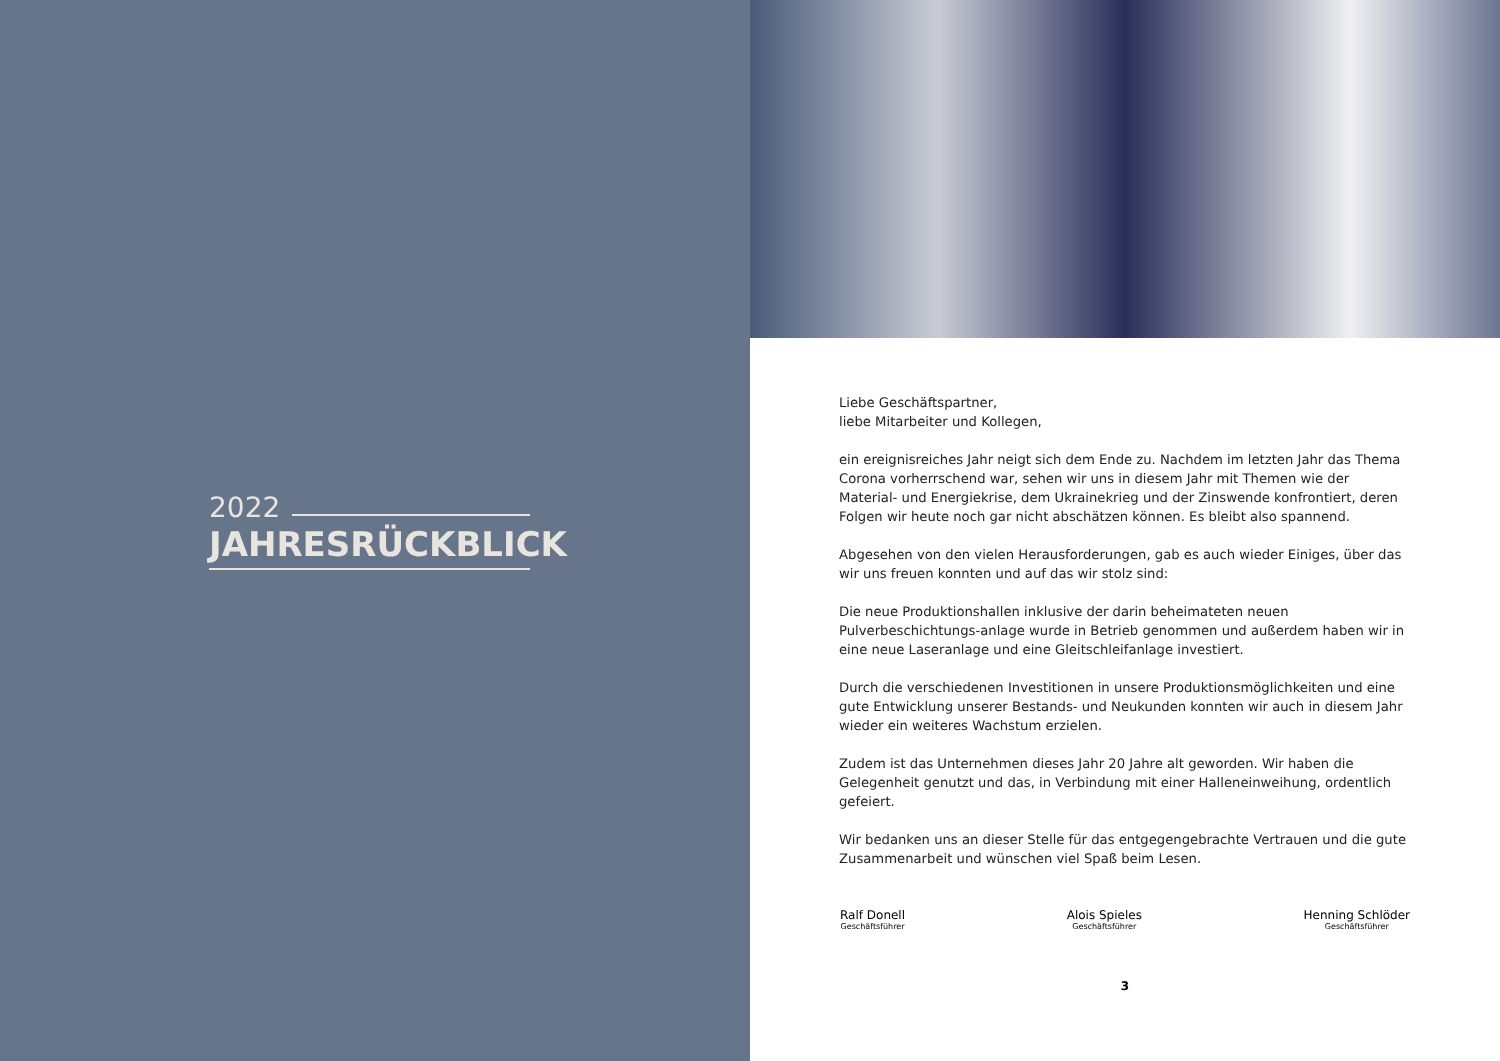2022
JAHRESRÜCKBLICK
Liebe Geschäftspartner,
liebe Mitarbeiter und Kollegen,
ein ereignisreiches Jahr neigt sich dem Ende zu. Nachdem im letzten Jahr das Thema Corona vorherrschend war, sehen wir uns in diesem Jahr mit Themen wie der Material- und Energiekrise, dem Ukrainekrieg und der Zinswende konfrontiert, deren Folgen wir heute noch gar nicht abschätzen können. Es bleibt also spannend.
Abgesehen von den vielen Herausforderungen, gab es auch wieder Einiges, über das wir uns freuen konnten und auf das wir stolz sind:
Die neue Produktionshallen inklusive der darin beheimateten neuen Pulverbeschichtungs-anlage wurde in Betrieb genommen und außerdem haben wir in eine neue Laseranlage und eine Gleitschleifanlage investiert.
Durch die verschiedenen Investitionen in unsere Produktionsmöglichkeiten und eine gute Entwicklung unserer Bestands- und Neukunden konnten wir auch in diesem Jahr wieder ein weiteres Wachstum erzielen.
Zudem ist das Unternehmen dieses Jahr 20 Jahre alt geworden. Wir haben die Gelegenheit genutzt und das, in Verbindung mit einer Halleneinweihung, ordentlich gefeiert.
Wir bedanken uns an dieser Stelle für das entgegengebrachte Vertrauen und die gute Zusammenarbeit und wünschen viel Spaß beim Lesen.
Ralf Donell
Geschäftsführer
Alois Spieles
Geschäftsführer
Henning Schlöder
Geschäftsführer
3